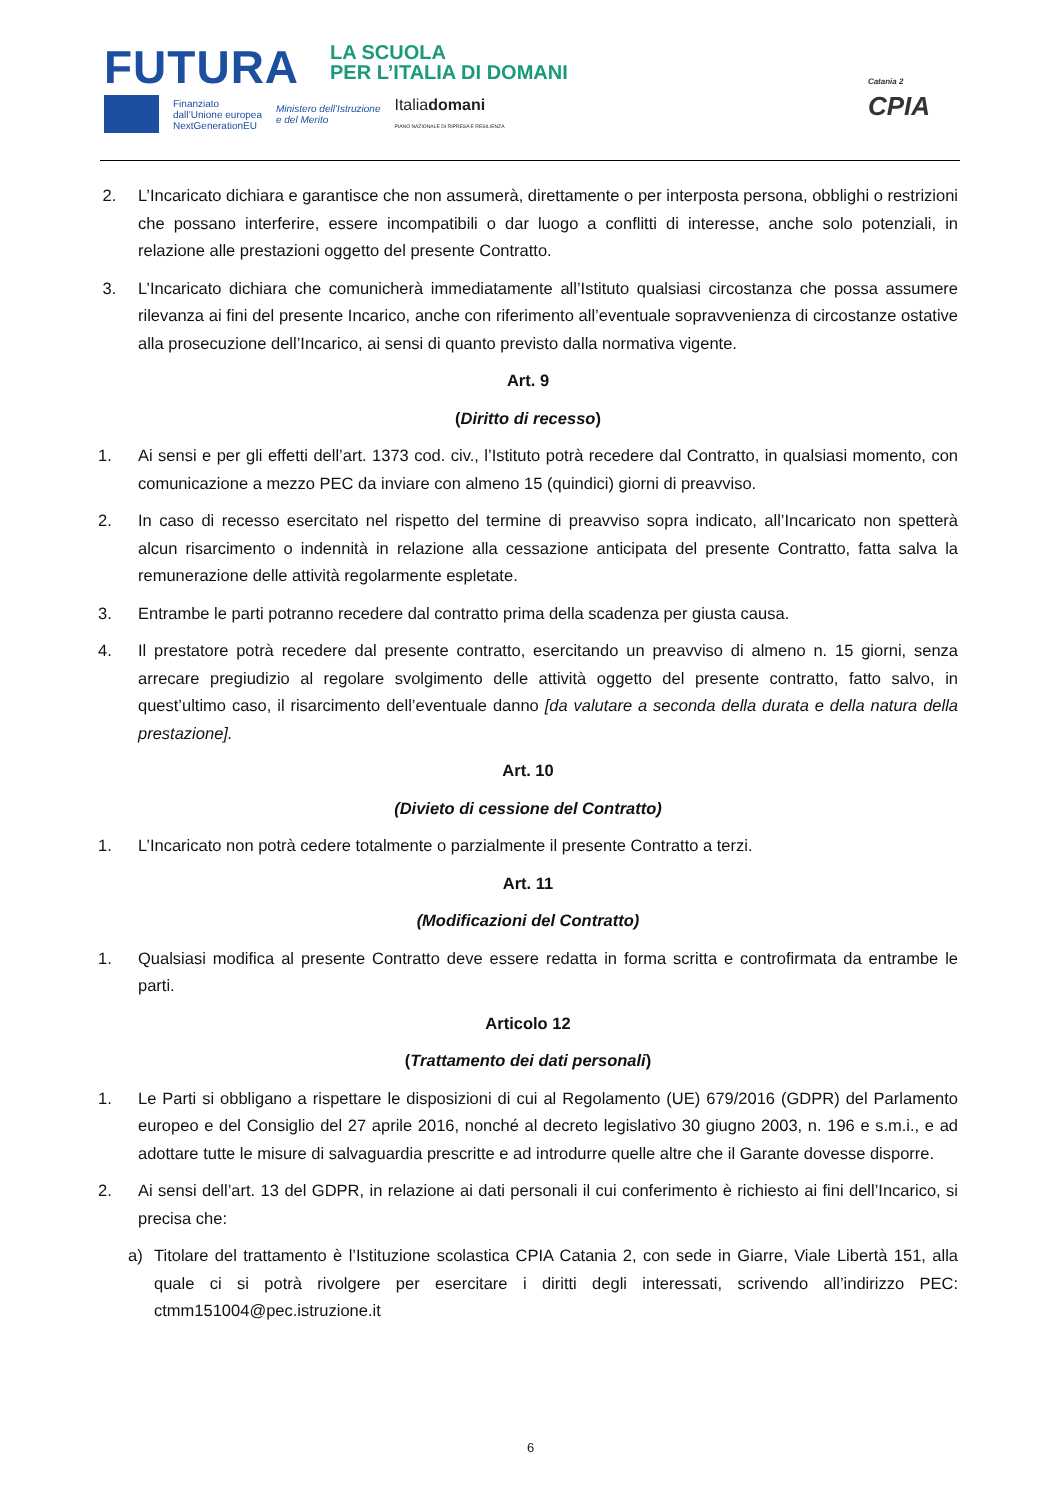FUTURA
LA SCUOLA
PER L’ITALIA DI DOMANI
Finanziato
dall’Unione europea
NextGenerationEU
Ministero dell’Istruzione
e del Merito
Italiadomani
PIANO NAZIONALE DI RIPRESA E RESILIENZA
Catania 2
CPIA
2. L’Incaricato dichiara e garantisce che non assumerà, direttamente o per interposta persona, obblighi o restrizioni che possano interferire, essere incompatibili o dar luogo a conflitti di interesse, anche solo potenziali, in relazione alle prestazioni oggetto del presente Contratto.
3. L’Incaricato dichiara che comunicherà immediatamente all’Istituto qualsiasi circostanza che possa assumere rilevanza ai fini del presente Incarico, anche con riferimento all’eventuale sopravvenienza di circostanze ostative alla prosecuzione dell’Incarico, ai sensi di quanto previsto dalla normativa vigente.
Art. 9
(Diritto di recesso)
1. Ai sensi e per gli effetti dell’art. 1373 cod. civ., l’Istituto potrà recedere dal Contratto, in qualsiasi momento, con comunicazione a mezzo PEC da inviare con almeno 15 (quindici) giorni di preavviso.
2. In caso di recesso esercitato nel rispetto del termine di preavviso sopra indicato, all’Incaricato non spetterà alcun risarcimento o indennità in relazione alla cessazione anticipata del presente Contratto, fatta salva la remunerazione delle attività regolarmente espletate.
3. Entrambe le parti potranno recedere dal contratto prima della scadenza per giusta causa.
4. Il prestatore potrà recedere dal presente contratto, esercitando un preavviso di almeno n. 15 giorni, senza arrecare pregiudizio al regolare svolgimento delle attività oggetto del presente contratto, fatto salvo, in quest’ultimo caso, il risarcimento dell’eventuale danno [da valutare a seconda della durata e della natura della prestazione].
Art. 10
(Divieto di cessione del Contratto)
1. L’Incaricato non potrà cedere totalmente o parzialmente il presente Contratto a terzi.
Art. 11
(Modificazioni del Contratto)
1. Qualsiasi modifica al presente Contratto deve essere redatta in forma scritta e controfirmata da entrambe le parti.
Articolo 12
(Trattamento dei dati personali)
1. Le Parti si obbligano a rispettare le disposizioni di cui al Regolamento (UE) 679/2016 (GDPR) del Parlamento europeo e del Consiglio del 27 aprile 2016, nonché al decreto legislativo 30 giugno 2003, n. 196 e s.m.i., e ad adottare tutte le misure di salvaguardia prescritte e ad introdurre quelle altre che il Garante dovesse disporre.
2. Ai sensi dell’art. 13 del GDPR, in relazione ai dati personali il cui conferimento è richiesto ai fini dell’Incarico, si precisa che:
a) Titolare del trattamento è l’Istituzione scolastica CPIA Catania 2, con sede in Giarre, Viale Libertà 151, alla quale ci si potrà rivolgere per esercitare i diritti degli interessati, scrivendo all’indirizzo PEC: ctmm151004@pec.istruzione.it
6